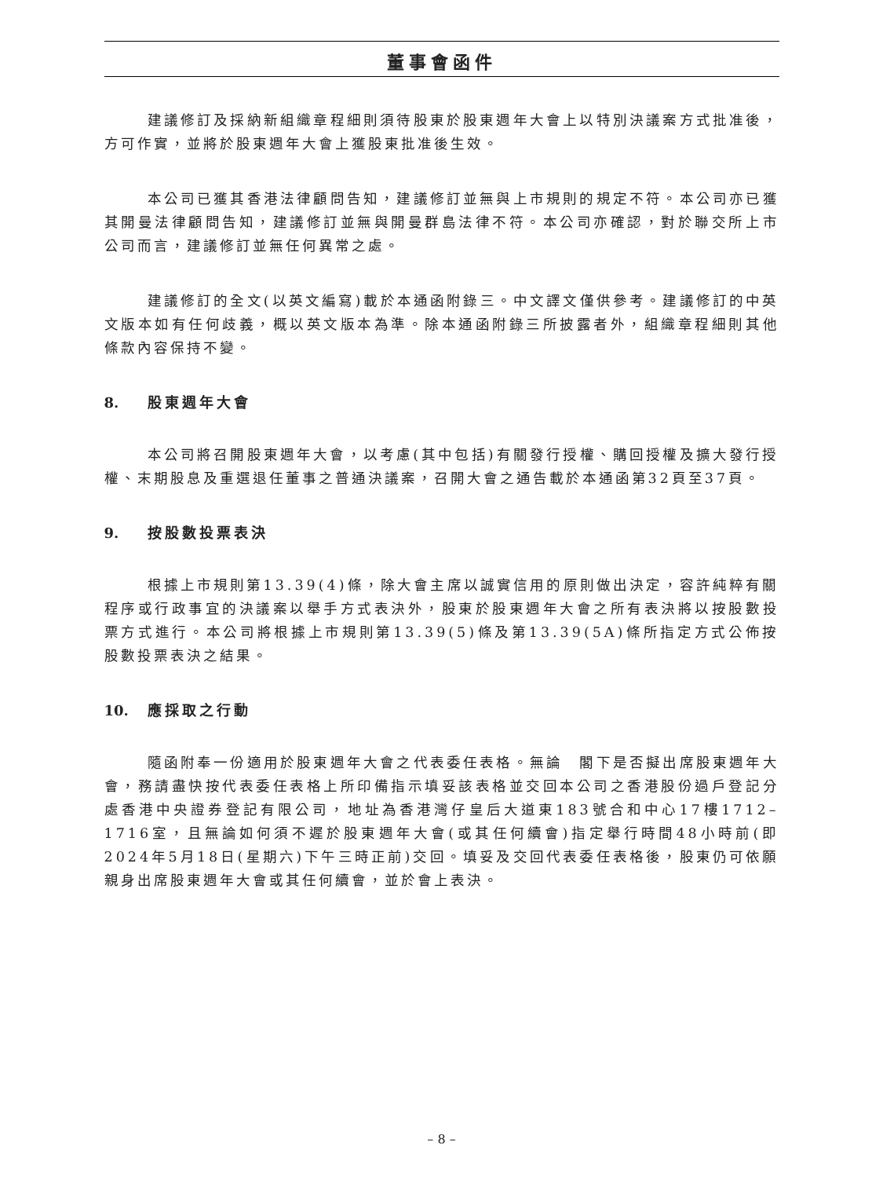董事會函件
建議修訂及採納新組織章程細則須待股東於股東週年大會上以特別決議案方式批准後，方可作實，並將於股東週年大會上獲股東批准後生效。
本公司已獲其香港法律顧問告知，建議修訂並無與上市規則的規定不符。本公司亦已獲其開曼法律顧問告知，建議修訂並無與開曼群島法律不符。本公司亦確認，對於聯交所上市公司而言，建議修訂並無任何異常之處。
建議修訂的全文(以英文編寫)載於本通函附錄三。中文譯文僅供參考。建議修訂的中英文版本如有任何歧義，概以英文版本為準。除本通函附錄三所披露者外，組織章程細則其他條款內容保持不變。
8. 股東週年大會
本公司將召開股東週年大會，以考慮(其中包括)有關發行授權、購回授權及擴大發行授權、末期股息及重選退任董事之普通決議案，召開大會之通告載於本通函第32頁至37頁。
9. 按股數投票表決
根據上市規則第13.39(4)條，除大會主席以誠實信用的原則做出決定，容許純粹有關程序或行政事宜的決議案以舉手方式表決外，股東於股東週年大會之所有表決將以按股數投票方式進行。本公司將根據上市規則第13.39(5)條及第13.39(5A)條所指定方式公佈按股數投票表決之結果。
10. 應採取之行動
隨函附奉一份適用於股東週年大會之代表委任表格。無論　閣下是否擬出席股東週年大會，務請盡快按代表委任表格上所印備指示填妥該表格並交回本公司之香港股份過戶登記分處香港中央證券登記有限公司，地址為香港灣仔皇后大道東183號合和中心17樓1712–1716室，且無論如何須不遲於股東週年大會(或其任何續會)指定舉行時間48小時前(即2024年5月18日(星期六)下午三時正前)交回。填妥及交回代表委任表格後，股東仍可依願親身出席股東週年大會或其任何續會，並於會上表決。
– 8 –